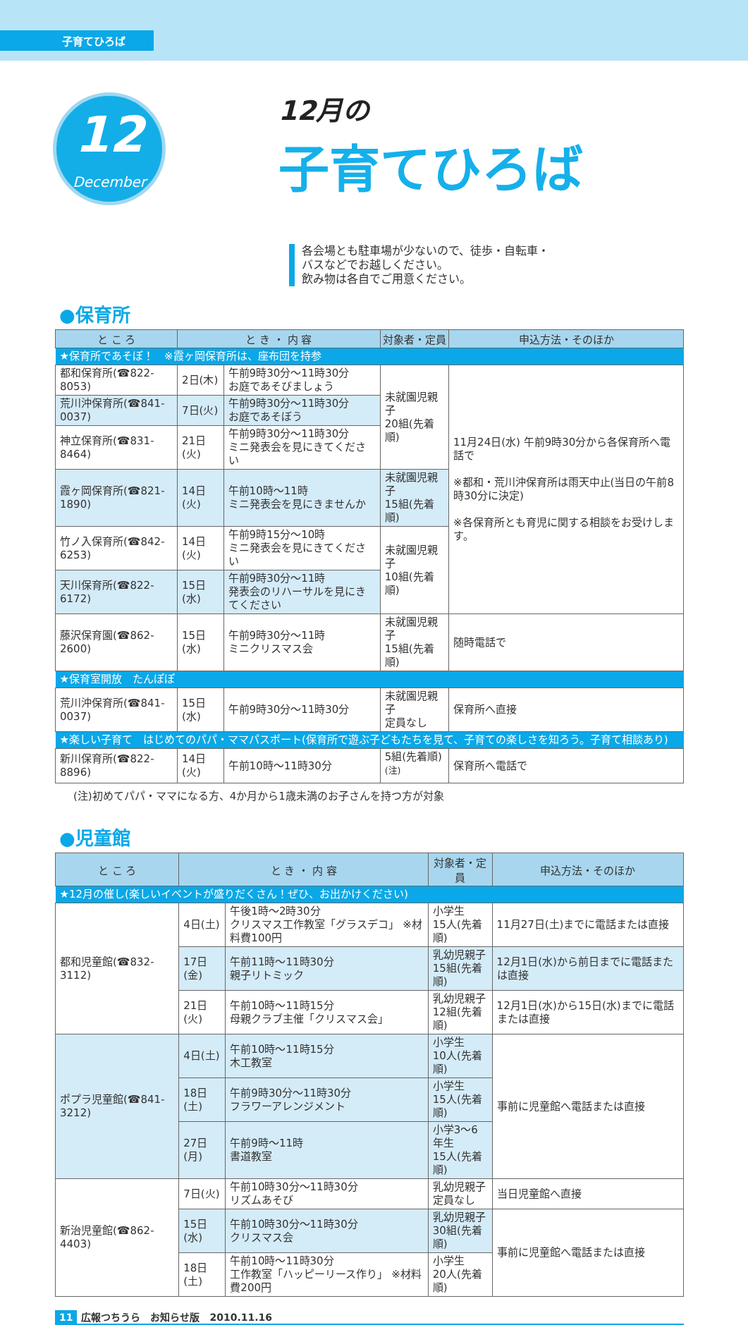子育てひろば
12
December
12月の
子育てひろば
各会場とも駐車場が少ないので、徒歩・自転車・
バスなどでお越しください。
飲み物は各自でご用意ください。
●保育所
| と こ ろ | と き ・ 内 容 | | 対象者・定員 | 申込方法・そのほか |
| --- | --- | --- | --- | --- |
| ★保育所であそぼ！ ※霞ヶ岡保育所は、座布団を持参 | | | | |
| 都和保育所(☎822-8053) | 2日(木) | 午前9時30分～11時30分 お庭であそびましょう | 未就園児親子 20組(先着順) | 11月24日(水) 午前9時30分から各保育所へ電話で ※都和・荒川沖保育所は雨天中止(当日の午前8時30分に決定) ※各保育所とも育児に関する相談をお受けします。 |
| 荒川沖保育所(☎841-0037) | 7日(火) | 午前9時30分～11時30分 お庭であそぼう | | |
| 神立保育所(☎831-8464) | 21日(火) | 午前9時30分～11時30分 ミニ発表会を見にきてください | | |
| 霞ヶ岡保育所(☎821-1890) | 14日(火) | 午前10時～11時 ミニ発表会を見にきませんか | 未就園児親子 15組(先着順) | |
| 竹ノ入保育所(☎842-6253) | 14日(火) | 午前9時15分～10時 ミニ発表会を見にきてください | 未就園児親子 10組(先着順) | |
| 天川保育所(☎822-6172) | 15日(水) | 午前9時30分～11時 発表会のリハーサルを見にきてください | | |
| 藤沢保育園(☎862-2600) | 15日(水) | 午前9時30分～11時 ミニクリスマス会 | 未就園児親子 15組(先着順) | 随時電話で |
| ★保育室開放 たんぽぽ | | | | |
| 荒川沖保育所(☎841-0037) | 15日(水) | 午前9時30分～11時30分 | 未就園児親子 定員なし | 保育所へ直接 |
| ★楽しい子育て はじめてのパパ・ママパスポート(保育所で遊ぶ子どもたちを見て、子育ての楽しさを知ろう。子育て相談あり) | | | | |
| 新川保育所(☎822-8896) | 14日(火) | 午前10時～11時30分 | 5組(先着順)<sup>(注)</sup> | 保育所へ電話で |
(注)初めてパパ・ママになる方、4か月から1歳未満のお子さんを持つ方が対象
●児童館
| と こ ろ | と き ・ 内 容 | | 対象者・定員 | 申込方法・そのほか |
| --- | --- | --- | --- | --- |
| ★12月の催し(楽しいイベントが盛りだくさん！ぜひ、お出かけください) | | | | |
| 都和児童館(☎832-3112) | 4日(土) | 午後1時～2時30分 クリスマス工作教室「グラスデコ」 ※材料費100円 | 小学生 15人(先着順) | 11月27日(土)までに電話または直接 |
| | 17日(金) | 午前11時～11時30分 親子リトミック | 乳幼児親子 15組(先着順) | 12月1日(水)から前日までに電話または直接 |
| | 21日(火) | 午前10時～11時15分 母親クラブ主催「クリスマス会」 | 乳幼児親子 12組(先着順) | 12月1日(水)から15日(水)までに電話または直接 |
| ポプラ児童館(☎841-3212) | 4日(土) | 午前10時～11時15分 木工教室 | 小学生 10人(先着順) | 事前に児童館へ電話または直接 |
| | 18日(土) | 午前9時30分～11時30分 フラワーアレンジメント | 小学生 15人(先着順) | |
| | 27日(月) | 午前9時～11時 書道教室 | 小学3～6年生 15人(先着順) | |
| 新治児童館(☎862-4403) | 7日(火) | 午前10時30分～11時30分 リズムあそび | 乳幼児親子 定員なし | 当日児童館へ直接 |
| | 15日(水) | 午前10時30分～11時30分 クリスマス会 | 乳幼児親子 30組(先着順) | 事前に児童館へ電話または直接 |
| | 18日(土) | 午前10時～11時30分 工作教室「ハッピーリース作り」 ※材料費200円 | 小学生 20人(先着順) | |
11 広報つちうら　お知らせ版　2010.11.16